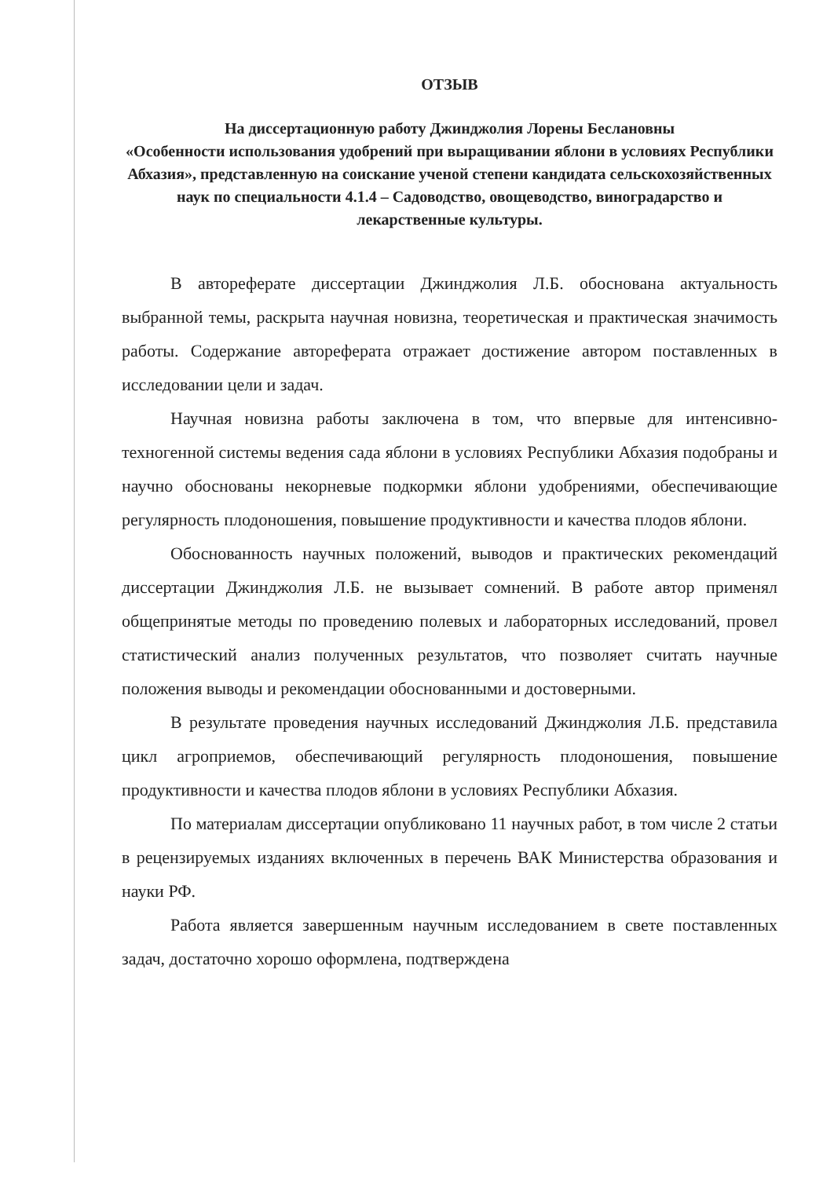ОТЗЫВ
На диссертационную работу Джинджолия Лорены Беслановны
«Особенности использования удобрений при выращивании яблони в условиях Республики Абхазия», представленную на соискание ученой степени кандидата сельскохозяйственных наук по специальности 4.1.4 – Садоводство, овощеводство, виноградарство и лекарственные культуры.
В автореферате диссертации Джинджолия Л.Б. обоснована актуальность выбранной темы, раскрыта научная новизна, теоретическая и практическая значимость работы. Содержание автореферата отражает достижение автором поставленных в исследовании цели и задач.
Научная новизна работы заключена в том, что впервые для интенсивно-техногенной системы ведения сада яблони в условиях Республики Абхазия подобраны и научно обоснованы некорневые подкормки яблони удобрениями, обеспечивающие регулярность плодоношения, повышение продуктивности и качества плодов яблони.
Обоснованность научных положений, выводов и практических рекомендаций диссертации Джинджолия Л.Б. не вызывает сомнений. В работе автор применял общепринятые методы по проведению полевых и лабораторных исследований, провел статистический анализ полученных результатов, что позволяет считать научные положения выводы и рекомендации обоснованными и достоверными.
В результате проведения научных исследований Джинджолия Л.Б. представила цикл агроприемов, обеспечивающий регулярность плодоношения, повышение продуктивности и качества плодов яблони в условиях Республики Абхазия.
По материалам диссертации опубликовано 11 научных работ, в том числе 2 статьи в рецензируемых изданиях включенных в перечень ВАК Министерства образования и науки РФ.
Работа является завершенным научным исследованием в свете поставленных задач, достаточно хорошо оформлена, подтверждена